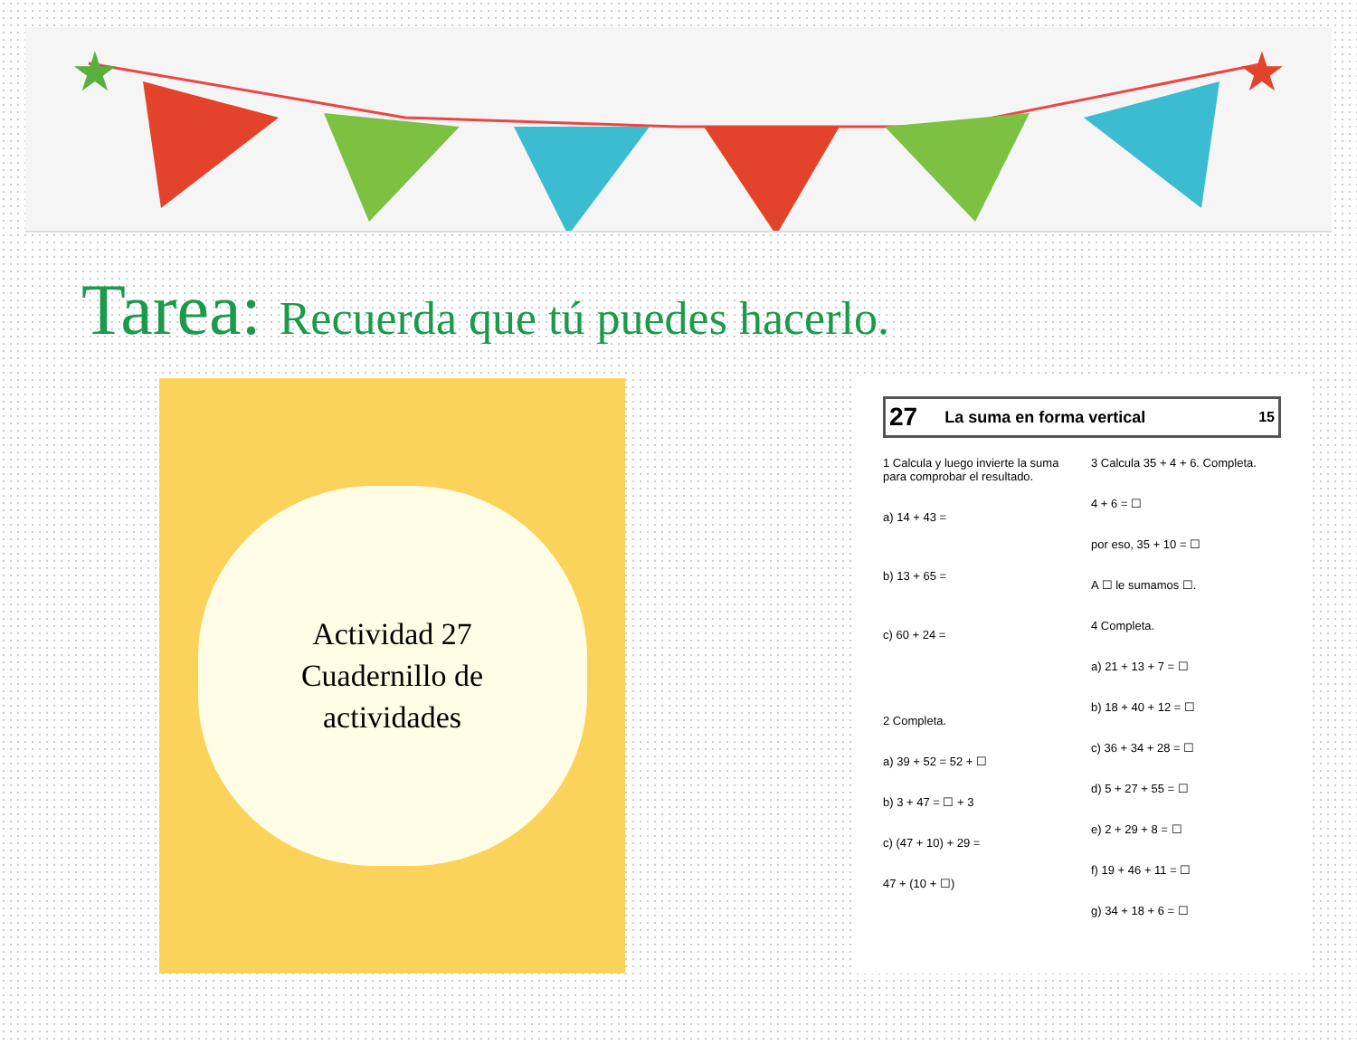★
★
Tarea: Recuerda que tú puedes hacerlo.
Actividad 27
Cuadernillo de
actividades
27 La suma en forma vertical 15
1 Calcula y luego invierte la suma para comprobar el resultado.
a) 14 + 43 =
b) 13 + 65 =
c) 60 + 24 =
2 Completa.
a) 39 + 52 = 52 + ☐
b) 3 + 47 = ☐ + 3
c) (47 + 10) + 29 =
47 + (10 + ☐)
3 Calcula 35 + 4 + 6. Completa.
4 + 6 = ☐
por eso, 35 + 10 = ☐
A ☐ le sumamos ☐.
4 Completa.
a) 21 + 13 + 7 = ☐
b) 18 + 40 + 12 = ☐
c) 36 + 34 + 28 = ☐
d) 5 + 27 + 55 = ☐
e) 2 + 29 + 8 = ☐
f) 19 + 46 + 11 = ☐
g) 34 + 18 + 6 = ☐